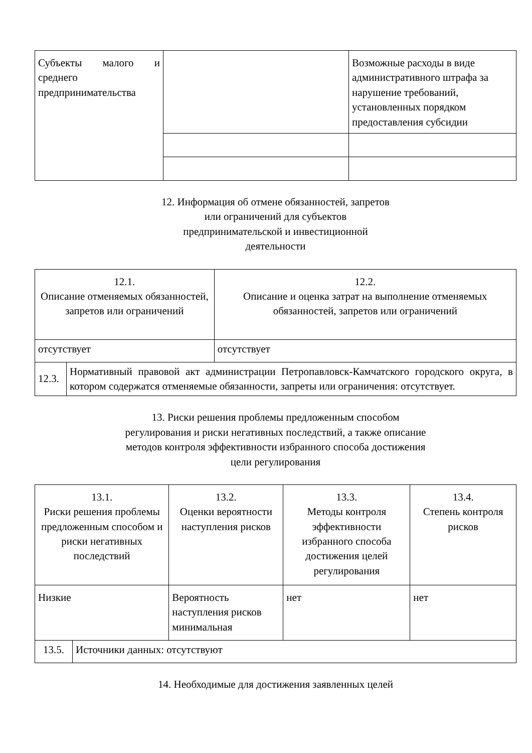| Субъекты малого и среднего предпринимательства | | Возможные расходы в виде административного штрафа за нарушение требований, установленных порядком предоставления субсидии |
12. Информация об отмене обязанностей, запретов или ограничений для субъектов предпринимательской и инвестиционной деятельности
| 12.1. Описание отменяемых обязанностей, запретов или ограничений | | 12.2. Описание и оценка затрат на выполнение отменяемых обязанностей, запретов или ограничений |
| отсутствует | | отсутствует |
| 12.3. | Нормативный правовой акт администрации Петропавловск-Камчатского городского округа, в котором содержатся отменяемые обязанности, запреты или ограничения: отсутствует. | |
13. Риски решения проблемы предложенным способом регулирования и риски негативных последствий, а также описание методов контроля эффективности избранного способа достижения цели регулирования
| 13.1. Риски решения проблемы предложенным способом и риски негативных последствий | | 13.2. Оценки вероятности наступления рисков | 13.3. Методы контроля эффективности избранного способа достижения целей регулирования | 13.4. Степень контроля рисков |
| Низкие | | Вероятность наступления рисков минимальная | нет | нет |
| 13.5. | Источники данных: отсутствуют | | | |
14. Необходимые для достижения заявленных целей